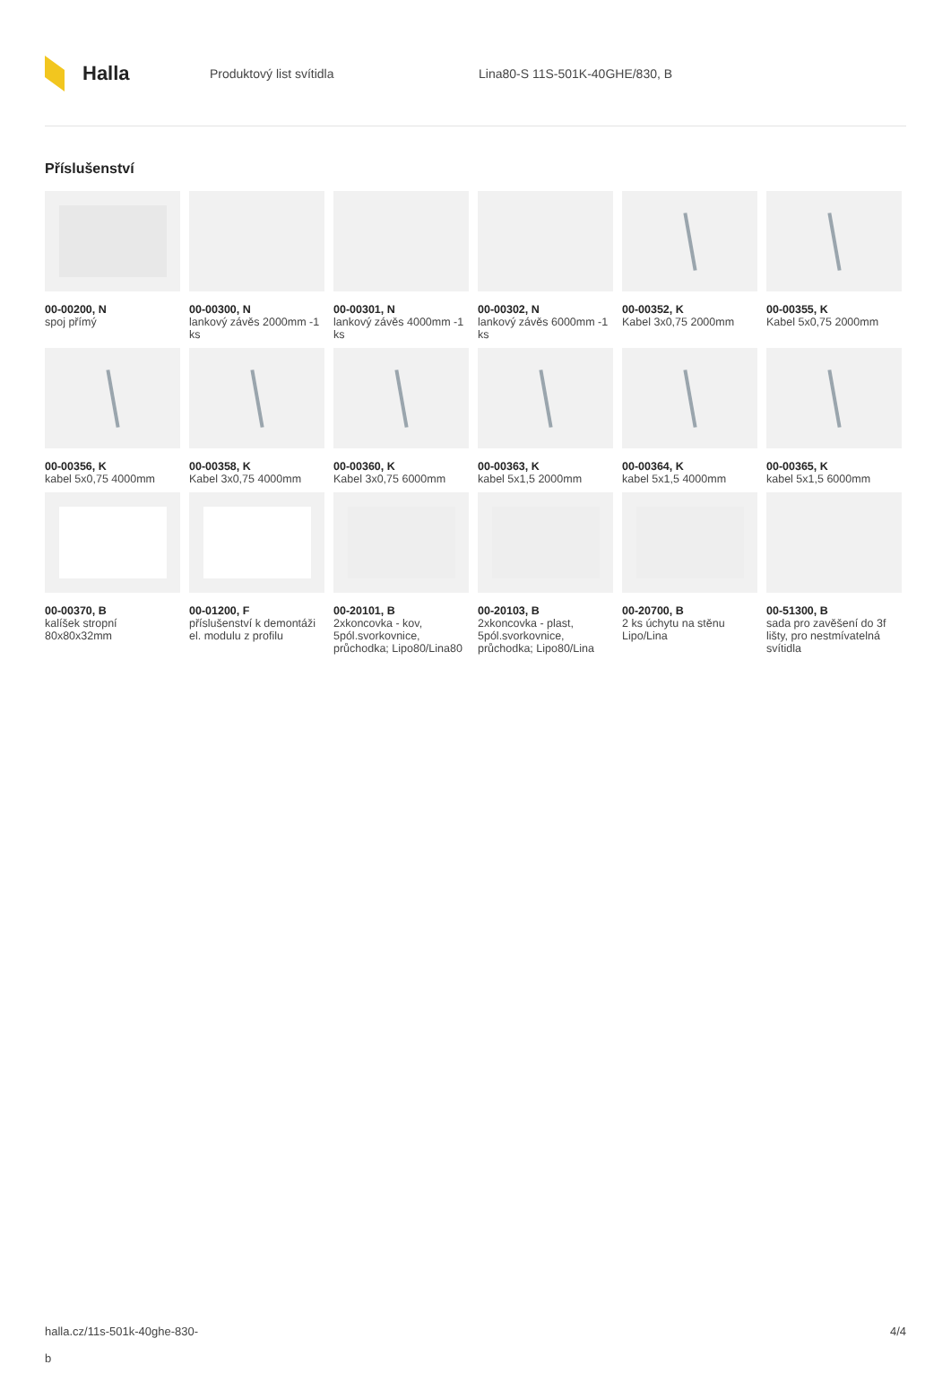Halla
Produktový list svítidla Lina80-S 11S-501K-40GHE/830, B
Příslušenství
00-00200, N
spoj přímý
00-00300, N
lankový závěs 2000mm -1 ks
00-00301, N
lankový závěs 4000mm -1 ks
00-00302, N
lankový závěs 6000mm -1 ks
00-00352, K
Kabel 3x0,75 2000mm
00-00355, K
Kabel 5x0,75 2000mm
00-00356, K
kabel 5x0,75 4000mm
00-00358, K
Kabel 3x0,75 4000mm
00-00360, K
Kabel 3x0,75 6000mm
00-00363, K
kabel 5x1,5 2000mm
00-00364, K
kabel 5x1,5 4000mm
00-00365, K
kabel 5x1,5 6000mm
00-00370, B
kalíšek stropní 80x80x32mm
00-01200, F
příslušenství k demontáži el. modulu z profilu
00-20101, B
2xkoncovka - kov, 5pól.svorkovnice, průchodka; Lipo80/Lina80
00-20103, B
2xkoncovka - plast, 5pól.svorkovnice, průchodka; Lipo80/Lina
00-20700, B
2 ks úchytu na stěnu Lipo/Lina
00-51300, B
sada pro zavěšení do 3f lišty, pro nestmívatelná svítidla
halla.cz/11s-501k-40ghe-830-
b
4/4